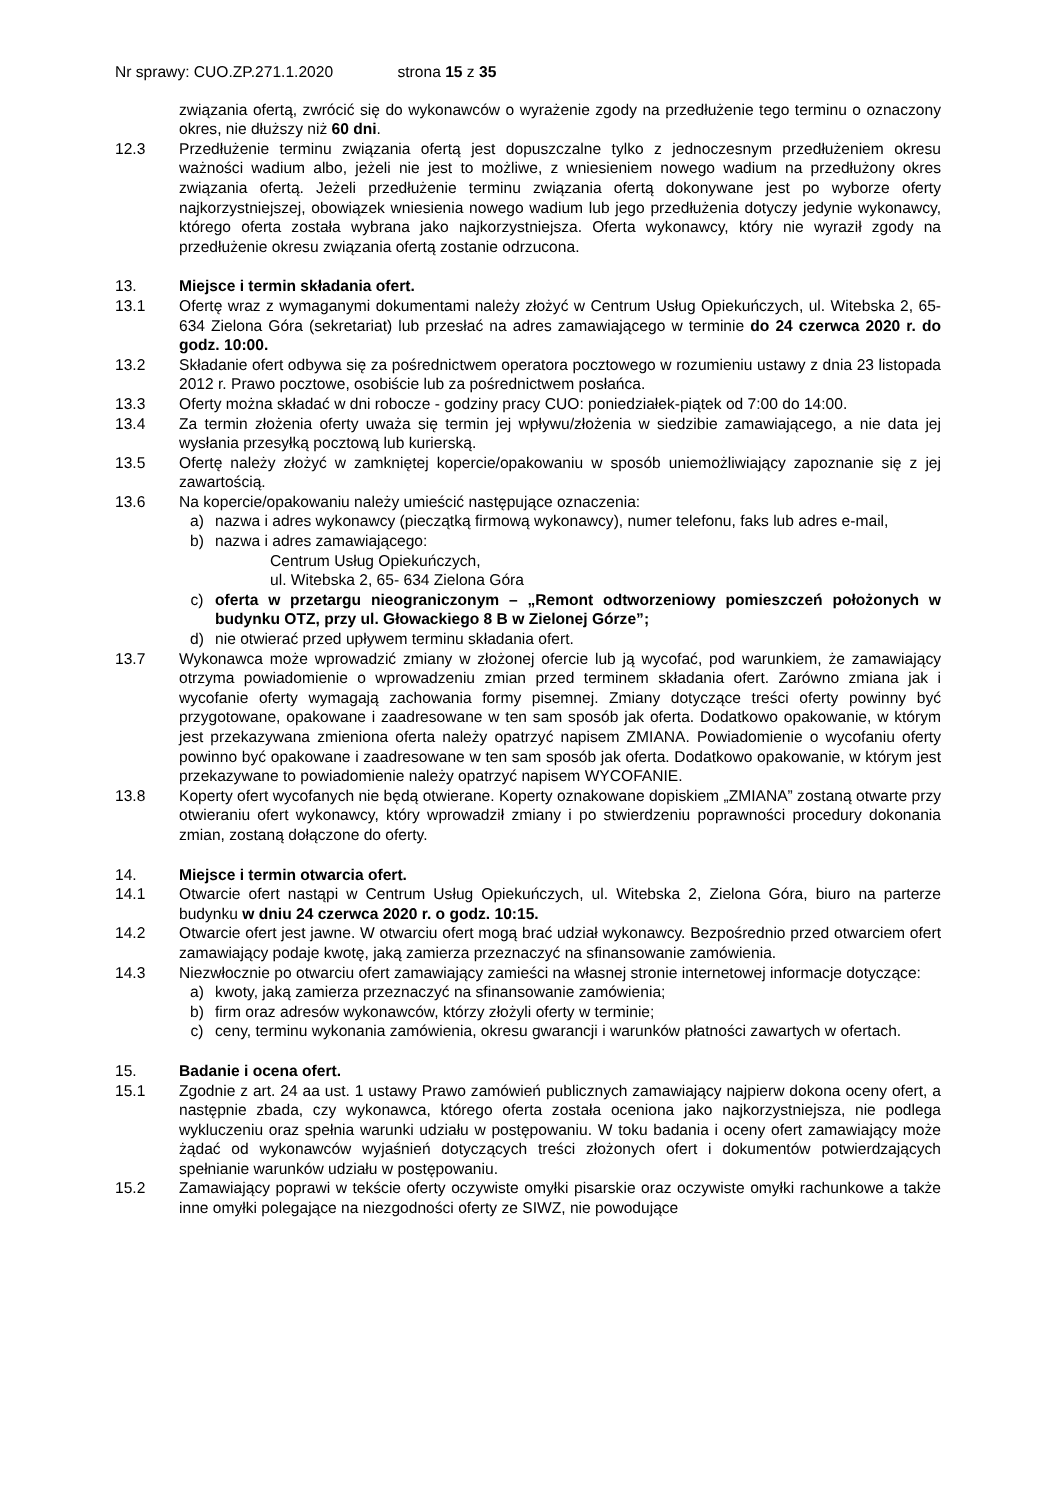Nr sprawy: CUO.ZP.271.1.2020 strona 15 z 35
związania ofertą, zwrócić się do wykonawców o wyrażenie zgody na przedłużenie tego terminu o oznaczony okres, nie dłuższy niż 60 dni.
12.3 Przedłużenie terminu związania ofertą jest dopuszczalne tylko z jednoczesnym przedłużeniem okresu ważności wadium albo, jeżeli nie jest to możliwe, z wniesieniem nowego wadium na przedłużony okres związania ofertą. Jeżeli przedłużenie terminu związania ofertą dokonywane jest po wyborze oferty najkorzystniejszej, obowiązek wniesienia nowego wadium lub jego przedłużenia dotyczy jedynie wykonawcy, którego oferta została wybrana jako najkorzystniejsza. Oferta wykonawcy, który nie wyraził zgody na przedłużenie okresu związania ofertą zostanie odrzucona.
13. Miejsce i termin składania ofert.
13.1 Ofertę wraz z wymaganymi dokumentami należy złożyć w Centrum Usług Opiekuńczych, ul. Witebska 2, 65- 634 Zielona Góra (sekretariat) lub przesłać na adres zamawiającego w terminie do 24 czerwca 2020 r. do godz. 10:00.
13.2 Składanie ofert odbywa się za pośrednictwem operatora pocztowego w rozumieniu ustawy z dnia 23 listopada 2012 r. Prawo pocztowe, osobiście lub za pośrednictwem posłańca.
13.3 Oferty można składać w dni robocze - godziny pracy CUO: poniedziałek-piątek od 7:00 do 14:00.
13.4 Za termin złożenia oferty uważa się termin jej wpływu/złożenia w siedzibie zamawiającego, a nie data jej wysłania przesyłką pocztową lub kurierską.
13.5 Ofertę należy złożyć w zamkniętej kopercie/opakowaniu w sposób uniemożliwiający zapoznanie się z jej zawartością.
13.6 Na kopercie/opakowaniu należy umieścić następujące oznaczenia:
a) nazwa i adres wykonawcy (pieczątką firmową wykonawcy), numer telefonu, faks lub adres e-mail,
b) nazwa i adres zamawiającego:
Centrum Usług Opiekuńczych,
ul. Witebska 2, 65- 634 Zielona Góra
c) oferta w przetargu nieograniczonym – „Remont odtworzeniowy pomieszczeń położonych w budynku OTZ, przy ul. Głowackiego 8 B w Zielonej Górze”;
d) nie otwierać przed upływem terminu składania ofert.
13.7 Wykonawca może wprowadzić zmiany w złożonej ofercie lub ją wycofać, pod warunkiem, że zamawiający otrzyma powiadomienie o wprowadzeniu zmian przed terminem składania ofert. Zarówno zmiana jak i wycofanie oferty wymagają zachowania formy pisemnej. Zmiany dotyczące treści oferty powinny być przygotowane, opakowane i zaadresowane w ten sam sposób jak oferta. Dodatkowo opakowanie, w którym jest przekazywana zmieniona oferta należy opatrzyć napisem ZMIANA. Powiadomienie o wycofaniu oferty powinno być opakowane i zaadresowane w ten sam sposób jak oferta. Dodatkowo opakowanie, w którym jest przekazywane to powiadomienie należy opatrzyć napisem WYCOFANIE.
13.8 Koperty ofert wycofanych nie będą otwierane. Koperty oznakowane dopiskiem „ZMIANA” zostaną otwarte przy otwieraniu ofert wykonawcy, który wprowadził zmiany i po stwierdzeniu poprawności procedury dokonania zmian, zostaną dołączone do oferty.
14. Miejsce i termin otwarcia ofert.
14.1 Otwarcie ofert nastąpi w Centrum Usług Opiekuńczych, ul. Witebska 2, Zielona Góra, biuro na parterze budynku w dniu 24 czerwca 2020 r. o godz. 10:15.
14.2 Otwarcie ofert jest jawne. W otwarciu ofert mogą brać udział wykonawcy. Bezpośrednio przed otwarciem ofert zamawiający podaje kwotę, jaką zamierza przeznaczyć na sfinansowanie zamówienia.
14.3 Niezwłocznie po otwarciu ofert zamawiający zamieści na własnej stronie internetowej informacje dotyczące:
a) kwoty, jaką zamierza przeznaczyć na sfinansowanie zamówienia;
b) firm oraz adresów wykonawców, którzy złożyli oferty w terminie;
c) ceny, terminu wykonania zamówienia, okresu gwarancji i warunków płatności zawartych w ofertach.
15. Badanie i ocena ofert.
15.1 Zgodnie z art. 24 aa ust. 1 ustawy Prawo zamówień publicznych zamawiający najpierw dokona oceny ofert, a następnie zbada, czy wykonawca, którego oferta została oceniona jako najkorzystniejsza, nie podlega wykluczeniu oraz spełnia warunki udziału w postępowaniu. W toku badania i oceny ofert zamawiający może żądać od wykonawców wyjaśnień dotyczących treści złożonych ofert i dokumentów potwierdzających spełnianie warunków udziału w postępowaniu.
15.2 Zamawiający poprawi w tekście oferty oczywiste omyłki pisarskie oraz oczywiste omyłki rachunkowe a także inne omyłki polegające na niezgodności oferty ze SIWZ, nie powodujące